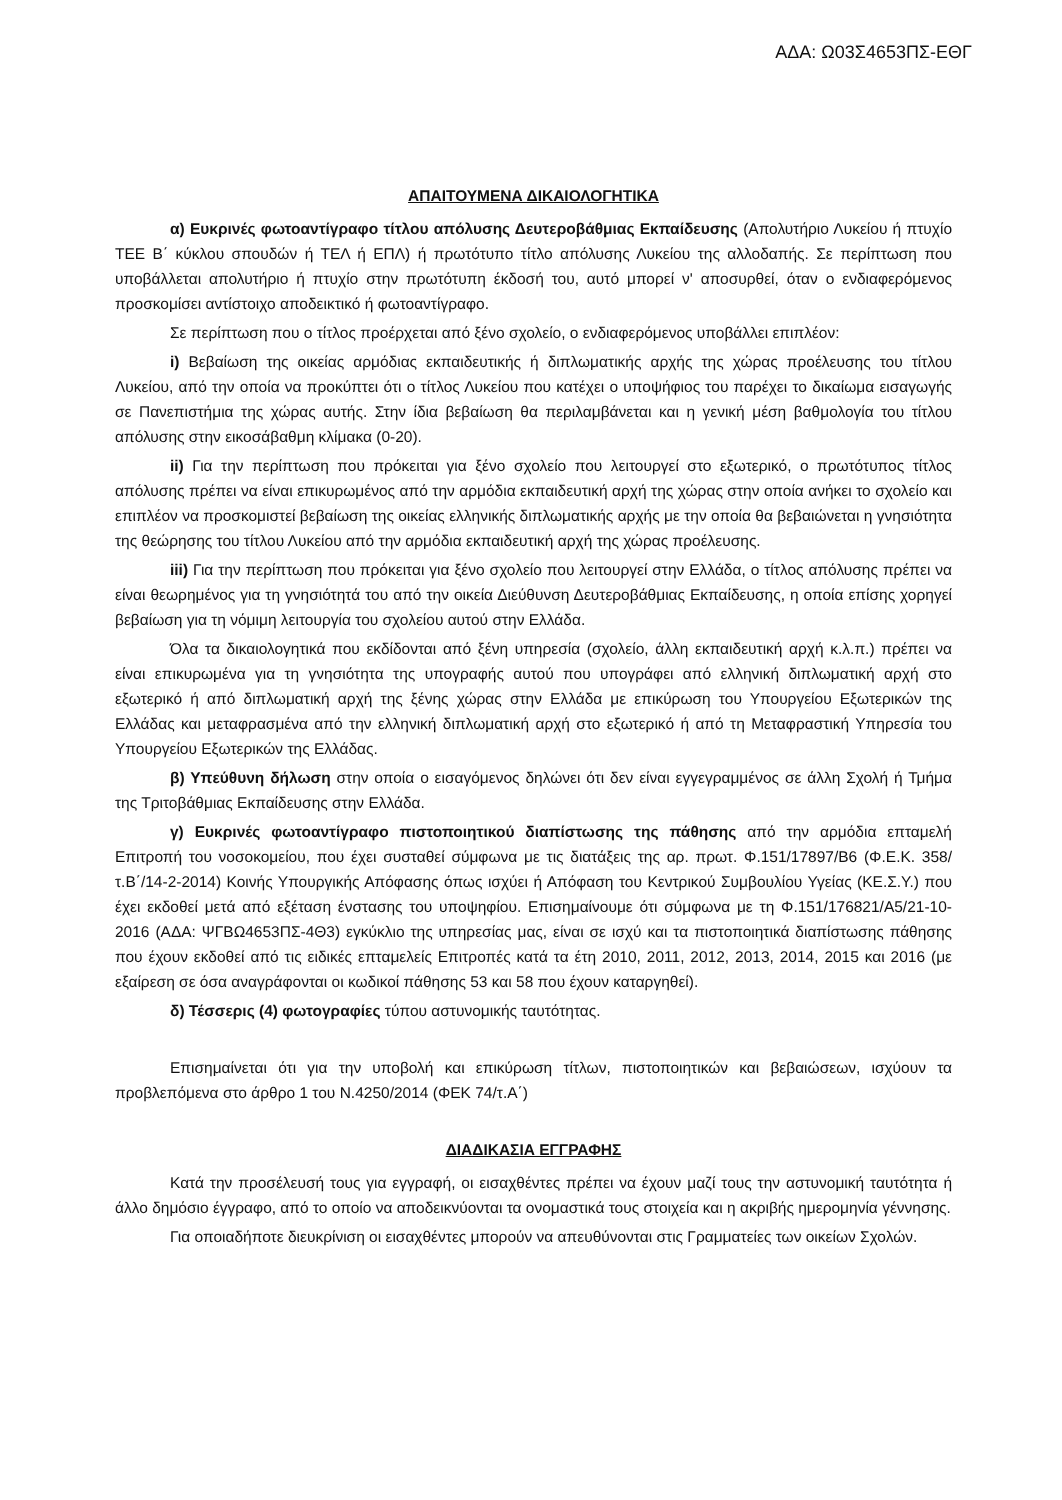ΑΔΑ: Ω03Σ4653ΠΣ-ΕΘΓ
ΑΠΑΙΤΟΥΜΕΝΑ ΔΙΚΑΙΟΛΟΓΗΤΙΚΑ
α) Ευκρινές φωτοαντίγραφο τίτλου απόλυσης Δευτεροβάθμιας Εκπαίδευσης (Απολυτήριο Λυκείου ή πτυχίο ΤΕΕ Β΄ κύκλου σπουδών ή ΤΕΛ ή ΕΠΛ) ή πρωτότυπο τίτλο απόλυσης Λυκείου της αλλοδαπής. Σε περίπτωση που υποβάλλεται απολυτήριο ή πτυχίο στην πρωτότυπη έκδοσή του, αυτό μπορεί ν' αποσυρθεί, όταν ο ενδιαφερόμενος προσκομίσει αντίστοιχο αποδεικτικό ή φωτοαντίγραφο.
Σε περίπτωση που ο τίτλος προέρχεται από ξένο σχολείο, ο ενδιαφερόμενος υποβάλλει επιπλέον:
i) Βεβαίωση της οικείας αρμόδιας εκπαιδευτικής ή διπλωματικής αρχής της χώρας προέλευσης του τίτλου Λυκείου, από την οποία να προκύπτει ότι ο τίτλος Λυκείου που κατέχει ο υποψήφιος του παρέχει το δικαίωμα εισαγωγής σε Πανεπιστήμια της χώρας αυτής. Στην ίδια βεβαίωση θα περιλαμβάνεται και η γενική μέση βαθμολογία του τίτλου απόλυσης στην εικοσάβαθμη κλίμακα (0-20).
ii) Για την περίπτωση που πρόκειται για ξένο σχολείο που λειτουργεί στο εξωτερικό, ο πρωτότυπος τίτλος απόλυσης πρέπει να είναι επικυρωμένος από την αρμόδια εκπαιδευτική αρχή της χώρας στην οποία ανήκει το σχολείο και επιπλέον να προσκομιστεί βεβαίωση της οικείας ελληνικής διπλωματικής αρχής με την οποία θα βεβαιώνεται η γνησιότητα της θεώρησης του τίτλου Λυκείου από την αρμόδια εκπαιδευτική αρχή της χώρας προέλευσης.
iii) Για την περίπτωση που πρόκειται για ξένο σχολείο που λειτουργεί στην Ελλάδα, ο τίτλος απόλυσης πρέπει να είναι θεωρημένος για τη γνησιότητά του από την οικεία Διεύθυνση Δευτεροβάθμιας Εκπαίδευσης, η οποία επίσης χορηγεί βεβαίωση για τη νόμιμη λειτουργία του σχολείου αυτού στην Ελλάδα.
Όλα τα δικαιολογητικά που εκδίδονται από ξένη υπηρεσία (σχολείο, άλλη εκπαιδευτική αρχή κ.λ.π.) πρέπει να είναι επικυρωμένα για τη γνησιότητα της υπογραφής αυτού που υπογράφει από ελληνική διπλωματική αρχή στο εξωτερικό ή από διπλωματική αρχή της ξένης χώρας στην Ελλάδα με επικύρωση του Υπουργείου Εξωτερικών της Ελλάδας και μεταφρασμένα από την ελληνική διπλωματική αρχή στο εξωτερικό ή από τη Μεταφραστική Υπηρεσία του Υπουργείου Εξωτερικών της Ελλάδας.
β) Υπεύθυνη δήλωση στην οποία ο εισαγόμενος δηλώνει ότι δεν είναι εγγεγραμμένος σε άλλη Σχολή ή Τμήμα της Τριτοβάθμιας Εκπαίδευσης στην Ελλάδα.
γ) Ευκρινές φωτοαντίγραφο πιστοποιητικού διαπίστωσης της πάθησης από την αρμόδια επταμελή Επιτροπή του νοσοκομείου, που έχει συσταθεί σύμφωνα με τις διατάξεις της αρ. πρωτ. Φ.151/17897/Β6 (Φ.Ε.Κ. 358/τ.Β΄/14-2-2014) Κοινής Υπουργικής Απόφασης όπως ισχύει ή Απόφαση του Κεντρικού Συμβουλίου Υγείας (ΚΕ.Σ.Υ.) που έχει εκδοθεί μετά από εξέταση ένστασης του υποψηφίου. Επισημαίνουμε ότι σύμφωνα με τη Φ.151/176821/Α5/21-10-2016 (ΑΔΑ: ΨΓΒΩ4653ΠΣ-4Θ3) εγκύκλιο της υπηρεσίας μας, είναι σε ισχύ και τα πιστοποιητικά διαπίστωσης πάθησης που έχουν εκδοθεί από τις ειδικές επταμελείς Επιτροπές κατά τα έτη 2010, 2011, 2012, 2013, 2014, 2015 και 2016 (με εξαίρεση σε όσα αναγράφονται οι κωδικοί πάθησης 53 και 58 που έχουν καταργηθεί).
δ) Τέσσερις (4) φωτογραφίες τύπου αστυνομικής ταυτότητας.
Επισημαίνεται ότι για την υποβολή και επικύρωση τίτλων, πιστοποιητικών και βεβαιώσεων, ισχύουν τα προβλεπόμενα στο άρθρο 1 του Ν.4250/2014 (ΦΕΚ 74/τ.Α΄)
ΔΙΑΔΙΚΑΣΙΑ ΕΓΓΡΑΦΗΣ
Κατά την προσέλευσή τους για εγγραφή, οι εισαχθέντες πρέπει να έχουν μαζί τους την αστυνομική ταυτότητα ή άλλο δημόσιο έγγραφο, από το οποίο να αποδεικνύονται τα ονομαστικά τους στοιχεία και η ακριβής ημερομηνία γέννησης.
Για οποιαδήποτε διευκρίνιση οι εισαχθέντες μπορούν να απευθύνονται στις Γραμματείες των οικείων Σχολών.